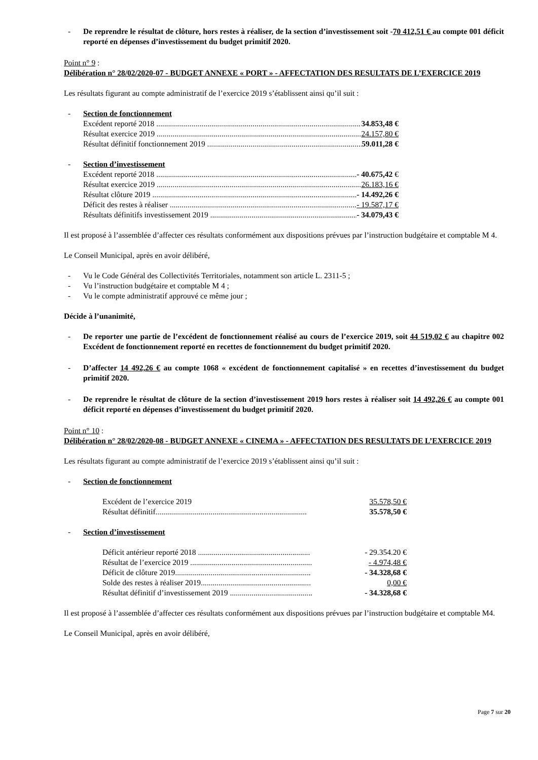- De reprendre le résultat de clôture, hors restes à réaliser, de la section d’investissement soit -70 412,51 € au compte 001 déficit reporté en dépenses d’investissement du budget primitif 2020.
Point n° 9 :
Délibération n° 28/02/2020-07 - BUDGET ANNEXE « PORT » - AFFECTATION DES RESULTATS DE L’EXERCICE 2019
Les résultats figurant au compte administratif de l’exercice 2019 s’établissent ainsi qu’il suit :
- Section de fonctionnement
Excédent reporté 2018 34.853,48 €
Résultat exercice 2019 24.157,80 €
Résultat définitif fonctionnement 2019 59.011,28 €
- Section d’investissement
Excédent reporté 2018 - 40.675,42 €
Résultat exercice 2019 26.183,16 €
Résultat clôture 2019 - 14.492,26 €
Déficit des restes à réaliser - 19.587,17 €
Résultats définitifs investissement 2019 - 34.079,43 €
Il est proposé à l’assemblée d’affecter ces résultats conformément aux dispositions prévues par l’instruction budgétaire et comptable M 4.
Le Conseil Municipal, après en avoir délibéré,
- Vu le Code Général des Collectivités Territoriales, notamment son article L. 2311-5 ;
- Vu l’instruction budgétaire et comptable M 4 ;
- Vu le compte administratif approuvé ce même jour ;
Décide à l’unanimité,
- De reporter une partie de l’excédent de fonctionnement réalisé au cours de l’exercice 2019, soit 44 519,02 € au chapitre 002 Excédent de fonctionnement reporté en recettes de fonctionnement du budget primitif 2020.
- D’affecter 14 492,26 € au compte 1068 « excédent de fonctionnement capitalisé » en recettes d’investissement du budget primitif 2020.
- De reprendre le résultat de clôture de la section d’investissement 2019 hors restes à réaliser soit 14 492,26 € au compte 001 déficit reporté en dépenses d’investissement du budget primitif 2020.
Point n° 10 :
Délibération n° 28/02/2020-08 - BUDGET ANNEXE « CINEMA » - AFFECTATION DES RESULTATS DE L’EXERCICE 2019
Les résultats figurant au compte administratif de l’exercice 2019 s’établissent ainsi qu’il suit :
- Section de fonctionnement
Excédent de l’exercice 2019 35.578,50 €
Résultat définitif............................................................................. 35.578,50 €
- Section d’investissement
Déficit antérieur reporté 2018 ......................................................... - 29.354.20 €
Résultat de l’exercice 2019 .............................................................. - 4.974,48 €
Déficit de clôture 2019..................................................................... - 34.328,68 €
Solde des restes à réaliser 2019........................................................ 0,00 €
Résultat définitif d’investissement 2019 .......................................... - 34.328,68 €
Il est proposé à l’assemblée d’affecter ces résultats conformément aux dispositions prévues par l’instruction budgétaire et comptable M4.
Le Conseil Municipal, après en avoir délibéré,
Page 7 sur 20